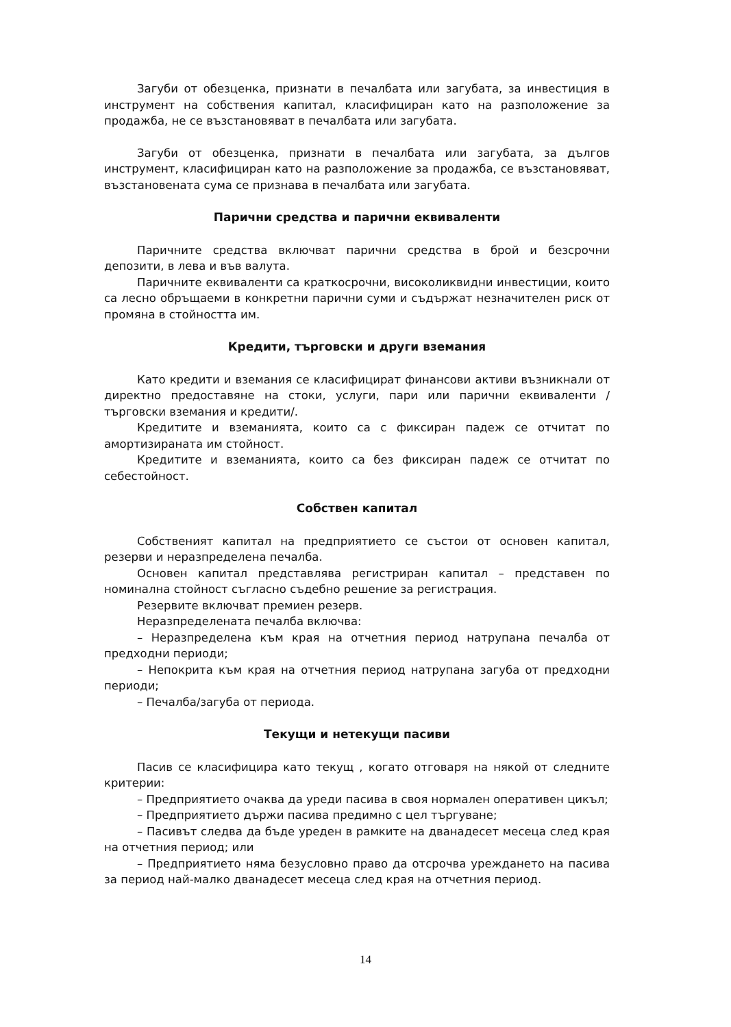Загуби от обезценка, признати в печалбата или загубата, за инвестиция в инструмент на собствения капитал, класифициран като на разположение за продажба, не се възстановяват в печалбата или загубата.
Загуби от обезценка, признати в печалбата или загубата, за дългов инструмент, класифициран като на разположение за продажба, се възстановяват, възстановената сума се признава в печалбата или загубата.
Парични средства и парични еквиваленти
Паричните средства включват парични средства в брой и безсрочни депозити, в лева и във валута.
Паричните еквиваленти са краткосрочни, високоликвидни инвестиции, които са лесно обръщаеми в конкретни парични суми и съдържат незначителен риск от промяна в стойността им.
Кредити, търговски и други вземания
Като кредити и вземания се класифицират финансови активи възникнали от директно предоставяне на стоки, услуги, пари или парични еквиваленти /търговски вземания и кредити/.
Кредитите и вземанията, които са с фиксиран падеж се отчитат по амортизираната им стойност.
Кредитите и вземанията, които са без фиксиран падеж се отчитат по себестойност.
Собствен капитал
Собственият капитал на предприятието се състои от основен капитал, резерви и неразпределена печалба.
Основен капитал представлява регистриран капитал – представен по номинална стойност съгласно съдебно решение за регистрация.
Резервите включват премиен резерв.
Неразпределената печалба включва:
– Неразпределена към края на отчетния период натрупана печалба от предходни периоди;
– Непокрита към края на отчетния период натрупана загуба от предходни периоди;
– Печалба/загуба от периода.
Текущи и нетекущи пасиви
Пасив се класифицира като текущ , когато отговаря на някой от следните критерии:
– Предприятието очаква да уреди пасива в своя нормален оперативен цикъл;
– Предприятието държи пасива предимно с цел търгуване;
– Пасивът следва да бъде уреден в рамките на дванадесет месеца след края на отчетния период; или
– Предприятието няма безусловно право да отсрочва уреждането на пасива за период най-малко дванадесет месеца след края на отчетния период.
14